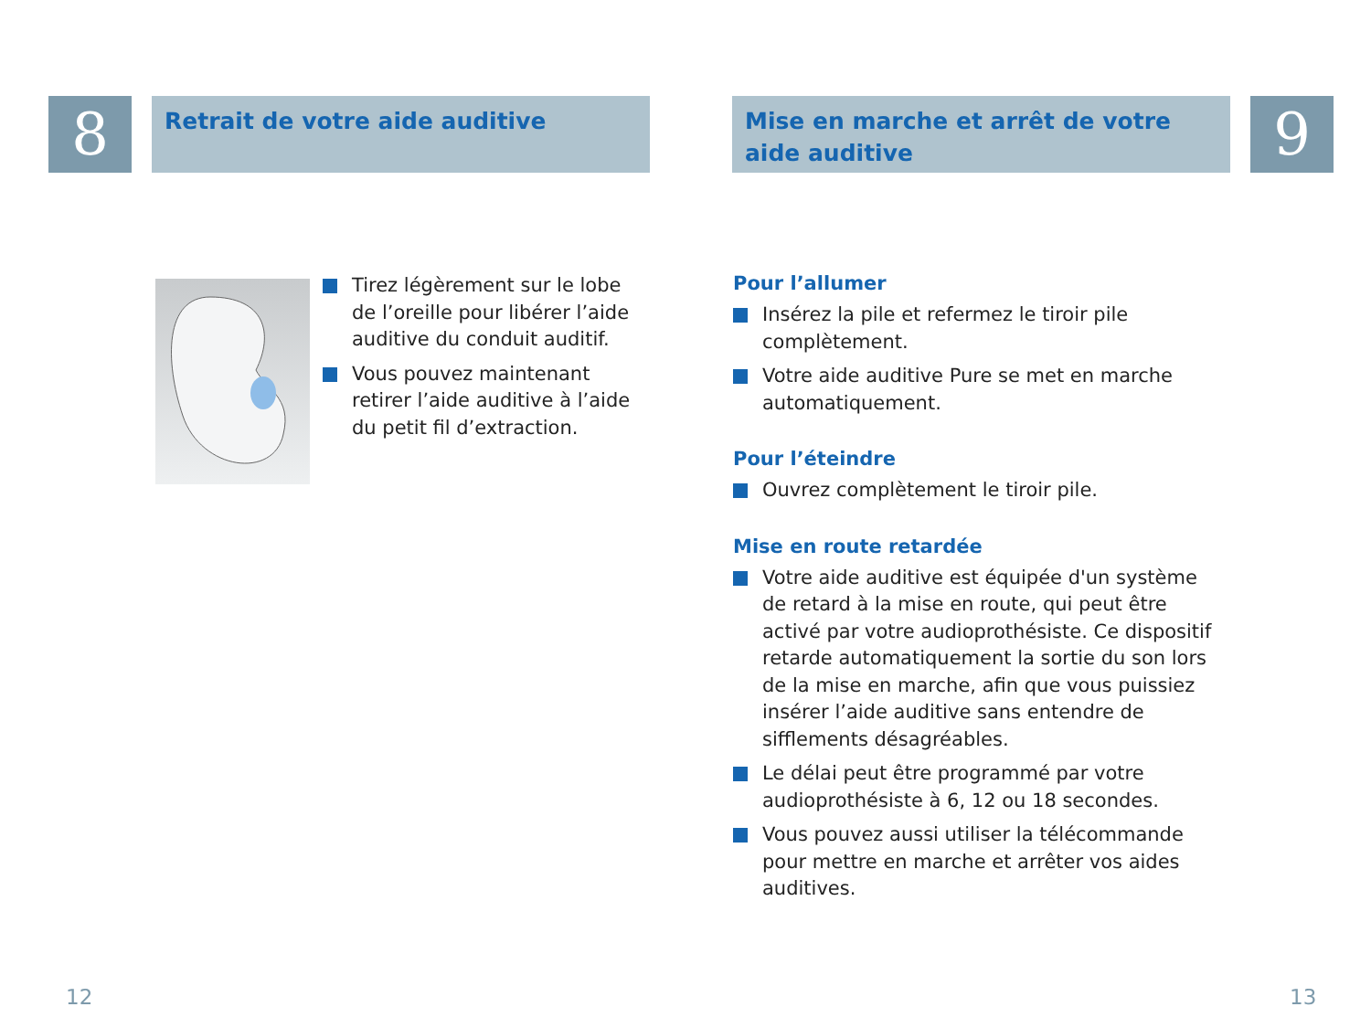8
Retrait de votre aide auditive
Tirez légèrement sur le lobe de l’oreille pour libérer l’aide auditive du conduit auditif.
Vous pouvez maintenant retirer l’aide auditive à l’aide du petit fil d’extraction.
12
Mise en marche et arrêt de votre aide auditive
9
Pour l’allumer
Insérez la pile et refermez le tiroir pile complètement.
Votre aide auditive Pure se met en marche automatiquement.
Pour l’éteindre
Ouvrez complètement le tiroir pile.
Mise en route retardée
Votre aide auditive est équipée d'un système de retard à la mise en route, qui peut être activé par votre audioprothésiste. Ce dispositif retarde automatiquement la sortie du son lors de la mise en marche, afin que vous puissiez insérer l’aide auditive sans entendre de sifflements désagréables.
Le délai peut être programmé par votre audioprothésiste à 6, 12 ou 18 secondes.
Vous pouvez aussi utiliser la télécommande pour mettre en marche et arrêter vos aides auditives.
13